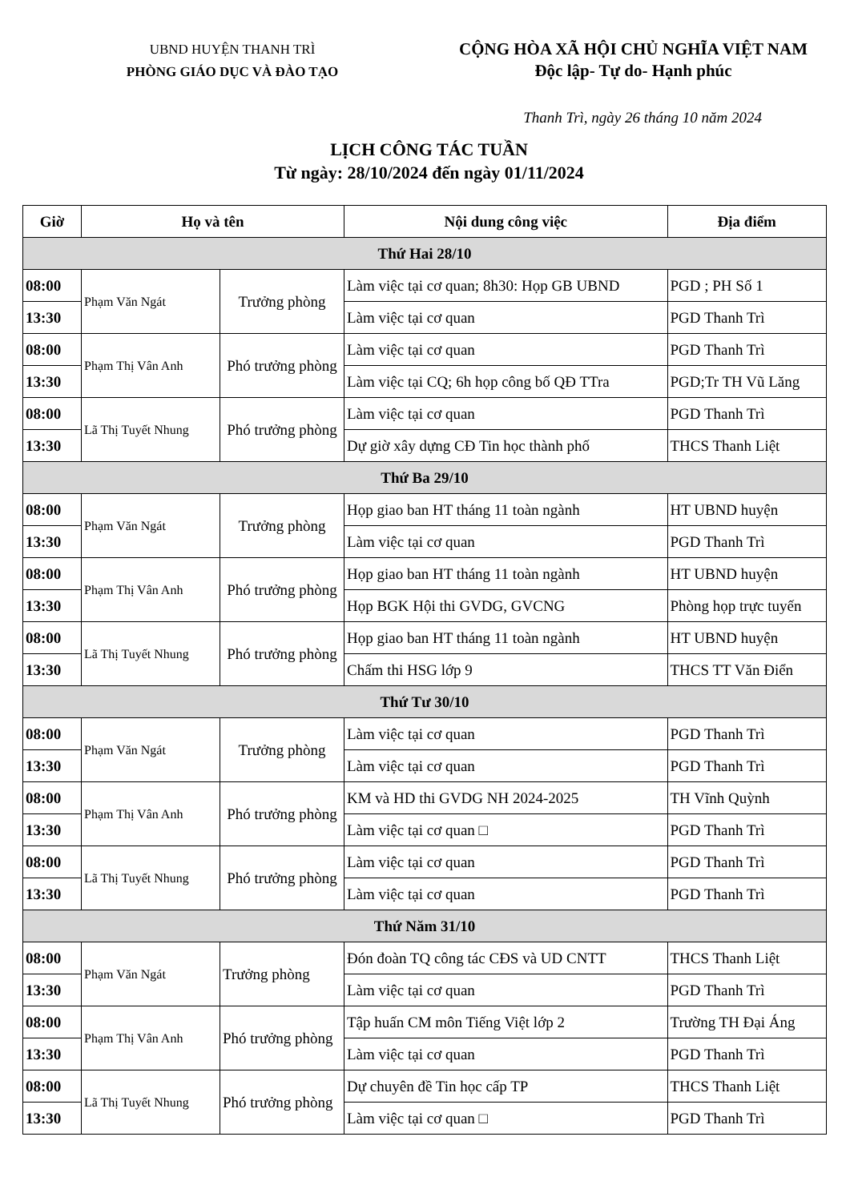UBND HUYỆN THANH TRÌ
PHÒNG GIÁO DỤC VÀ ĐÀO TẠO
CỘNG HÒA XÃ HỘI CHỦ NGHĨA VIỆT NAM
Độc lập- Tự do- Hạnh phúc
Thanh Trì, ngày 26 tháng 10 năm 2024
LỊCH CÔNG TÁC TUẦN
Từ ngày: 28/10/2024 đến ngày 01/11/2024
| Giờ | Họ và tên | | Nội dung công việc | Địa điểm |
| --- | --- | --- | --- | --- |
| Thứ Hai 28/10 | | | | |
| 08:00 | Phạm Văn Ngát | Trưởng phòng | Làm việc tại cơ quan; 8h30: Họp GB UBND | PGD ; PH Số 1 |
| 13:30 | | | Làm việc tại cơ quan | PGD Thanh Trì |
| 08:00 | Phạm Thị Vân Anh | Phó trưởng phòng | Làm việc tại cơ quan | PGD Thanh Trì |
| 13:30 | | | Làm việc tại CQ; 6h họp công bố QĐ TTra | PGD;Tr TH Vũ Lăng |
| 08:00 | Lã Thị Tuyết Nhung | Phó trưởng phòng | Làm việc tại cơ quan | PGD Thanh Trì |
| 13:30 | | | Dự giờ xây dựng CĐ Tin học thành phố | THCS Thanh Liệt |
| Thứ Ba 29/10 | | | | |
| 08:00 | Phạm Văn Ngát | Trưởng phòng | Họp giao ban HT tháng 11 toàn ngành | HT UBND huyện |
| 13:30 | | | Làm việc tại cơ quan | PGD Thanh Trì |
| 08:00 | Phạm Thị Vân Anh | Phó trưởng phòng | Họp giao ban HT tháng 11 toàn ngành | HT UBND huyện |
| 13:30 | | | Họp BGK Hội thi GVDG, GVCNG | Phòng họp trực tuyến |
| 08:00 | Lã Thị Tuyết Nhung | Phó trưởng phòng | Họp giao ban HT tháng 11 toàn ngành | HT UBND huyện |
| 13:30 | | | Chấm thi HSG lớp 9 | THCS TT Văn Điển |
| Thứ Tư 30/10 | | | | |
| 08:00 | Phạm Văn Ngát | Trưởng phòng | Làm việc tại cơ quan | PGD Thanh Trì |
| 13:30 | | | Làm việc tại cơ quan | PGD Thanh Trì |
| 08:00 | Phạm Thị Vân Anh | Phó trưởng phòng | KM và HD thi GVDG NH 2024-2025 | TH Vĩnh Quỳnh |
| 13:30 | | | Làm việc tại cơ quan □ | PGD Thanh Trì |
| 08:00 | Lã Thị Tuyết Nhung | Phó trưởng phòng | Làm việc tại cơ quan | PGD Thanh Trì |
| 13:30 | | | Làm việc tại cơ quan | PGD Thanh Trì |
| Thứ Năm 31/10 | | | | |
| 08:00 | Phạm Văn Ngát | Trưởng phòng | Đón đoàn TQ công tác CĐS và UD CNTT | THCS Thanh Liệt |
| 13:30 | | | Làm việc tại cơ quan | PGD Thanh Trì |
| 08:00 | Phạm Thị Vân Anh | Phó trưởng phòng | Tập huấn CM môn Tiếng Việt lớp 2 | Trường TH Đại Áng |
| 13:30 | | | Làm việc tại cơ quan | PGD Thanh Trì |
| 08:00 | Lã Thị Tuyết Nhung | Phó trưởng phòng | Dự chuyên đề Tin học cấp TP | THCS Thanh Liệt |
| 13:30 | | | Làm việc tại cơ quan □ | PGD Thanh Trì |